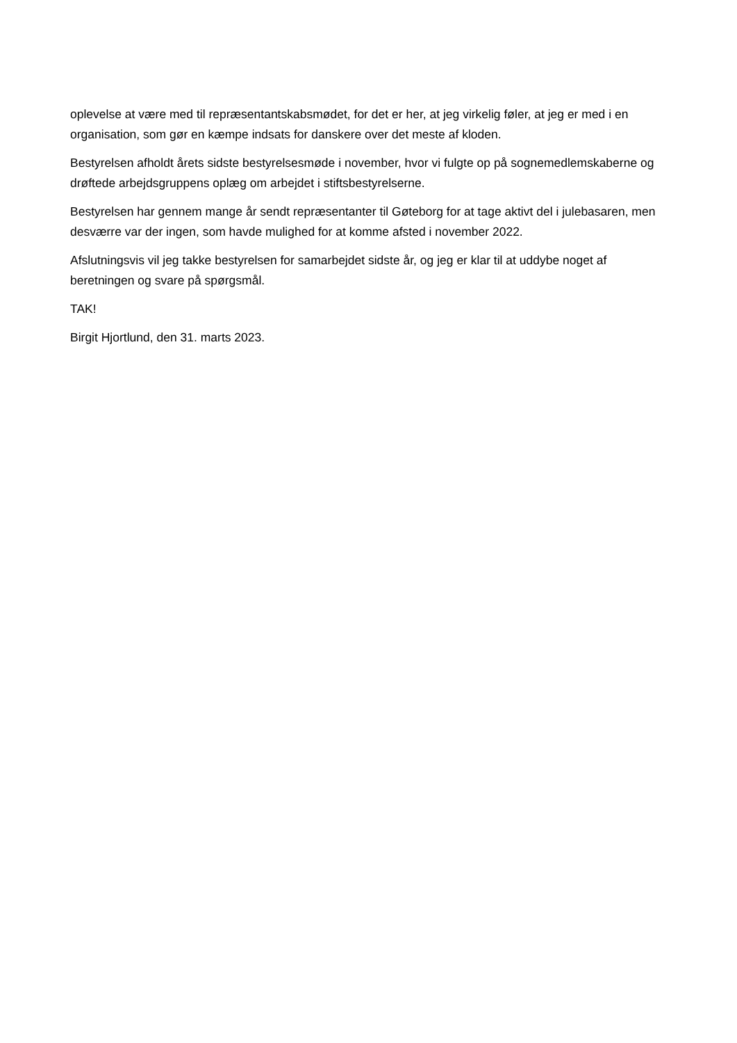oplevelse at være med til repræsentantskabsmødet, for det er her, at jeg virkelig føler, at jeg er med i en organisation, som gør en kæmpe indsats for danskere over det meste af kloden.
Bestyrelsen afholdt årets sidste bestyrelsesmøde i november, hvor vi fulgte op på sognemedlemskaberne og drøftede arbejdsgruppens oplæg om arbejdet i stiftsbestyrelserne.
Bestyrelsen har gennem mange år sendt repræsentanter til Gøteborg for at tage aktivt del i julebasaren, men desværre var der ingen, som havde mulighed for at komme afsted i november 2022.
Afslutningsvis vil jeg takke bestyrelsen for samarbejdet sidste år, og jeg er klar til at uddybe noget af beretningen og svare på spørgsmål.
TAK!
Birgit Hjortlund, den 31. marts 2023.